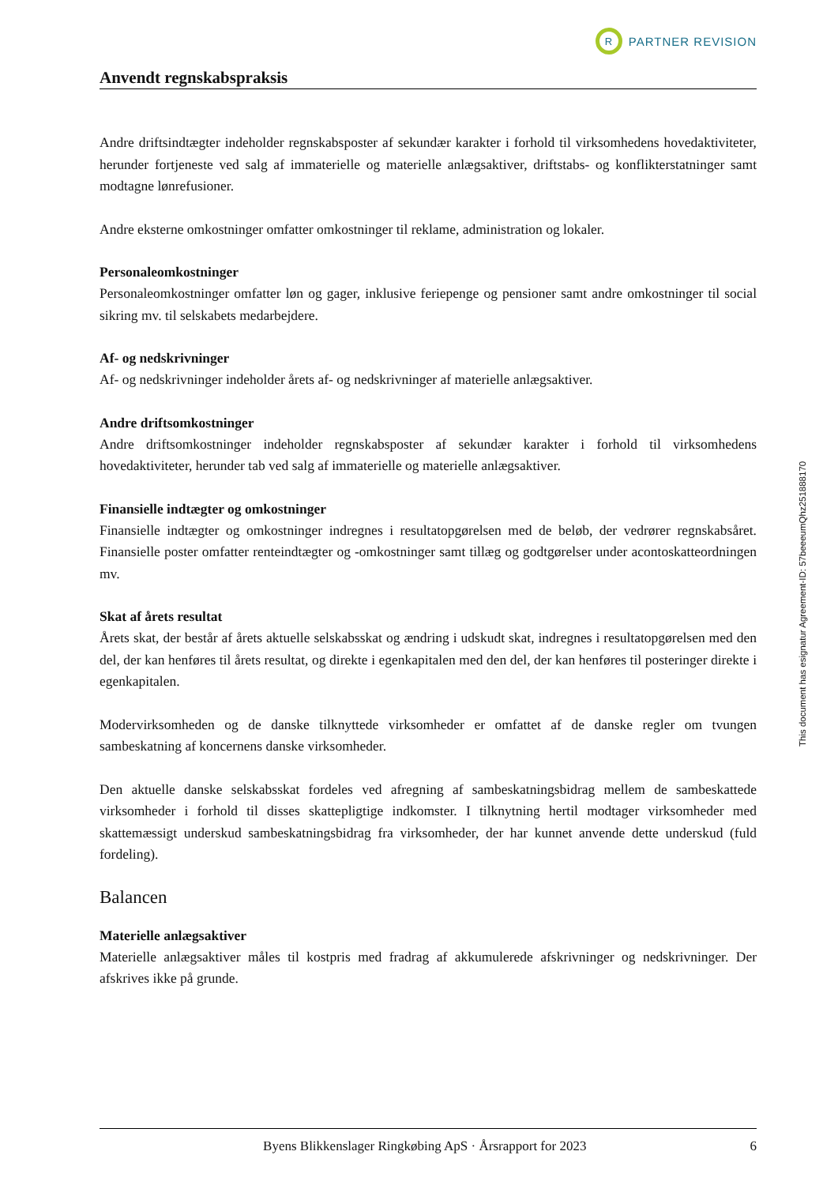R
PARTNER REVISION
Anvendt regnskabspraksis
Andre driftsindtægter indeholder regnskabsposter af sekundær karakter i forhold til virksomhedens hovedaktiviteter, herunder fortjeneste ved salg af immaterielle og materielle anlægsaktiver, driftstabs- og konflikterstatninger samt modtagne lønrefusioner.
Andre eksterne omkostninger omfatter omkostninger til reklame, administration og lokaler.
Personaleomkostninger
Personaleomkostninger omfatter løn og gager, inklusive feriepenge og pensioner samt andre omkostninger til social sikring mv. til selskabets medarbejdere.
Af- og nedskrivninger
Af- og nedskrivninger indeholder årets af- og nedskrivninger af materielle anlægsaktiver.
Andre driftsomkostninger
Andre driftsomkostninger indeholder regnskabsposter af sekundær karakter i forhold til virksomhedens hovedaktiviteter, herunder tab ved salg af immaterielle og materielle anlægsaktiver.
Finansielle indtægter og omkostninger
Finansielle indtægter og omkostninger indregnes i resultatopgørelsen med de beløb, der vedrører regnskabsåret. Finansielle poster omfatter renteindtægter og -omkostninger samt tillæg og godtgørelser under acontoskatteordningen mv.
Skat af årets resultat
Årets skat, der består af årets aktuelle selskabsskat og ændring i udskudt skat, indregnes i resultatopgørelsen med den del, der kan henføres til årets resultat, og direkte i egenkapitalen med den del, der kan henføres til posteringer direkte i egenkapitalen.
Modervirksomheden og de danske tilknyttede virksomheder er omfattet af de danske regler om tvungen sambeskatning af koncernens danske virksomheder.
Den aktuelle danske selskabsskat fordeles ved afregning af sambeskatningsbidrag mellem de sambeskattede virksomheder i forhold til disses skattepligtige indkomster. I tilknytning hertil modtager virksomheder med skattemæssigt underskud sambeskatningsbidrag fra virksomheder, der har kunnet anvende dette underskud (fuld fordeling).
Balancen
Materielle anlægsaktiver
Materielle anlægsaktiver måles til kostpris med fradrag af akkumulerede afskrivninger og nedskrivninger. Der afskrives ikke på grunde.
Byens Blikkenslager Ringkøbing ApS · Årsrapport for 2023 6
This document has esignatur Agreement-ID: 57beeeumQhz251888170